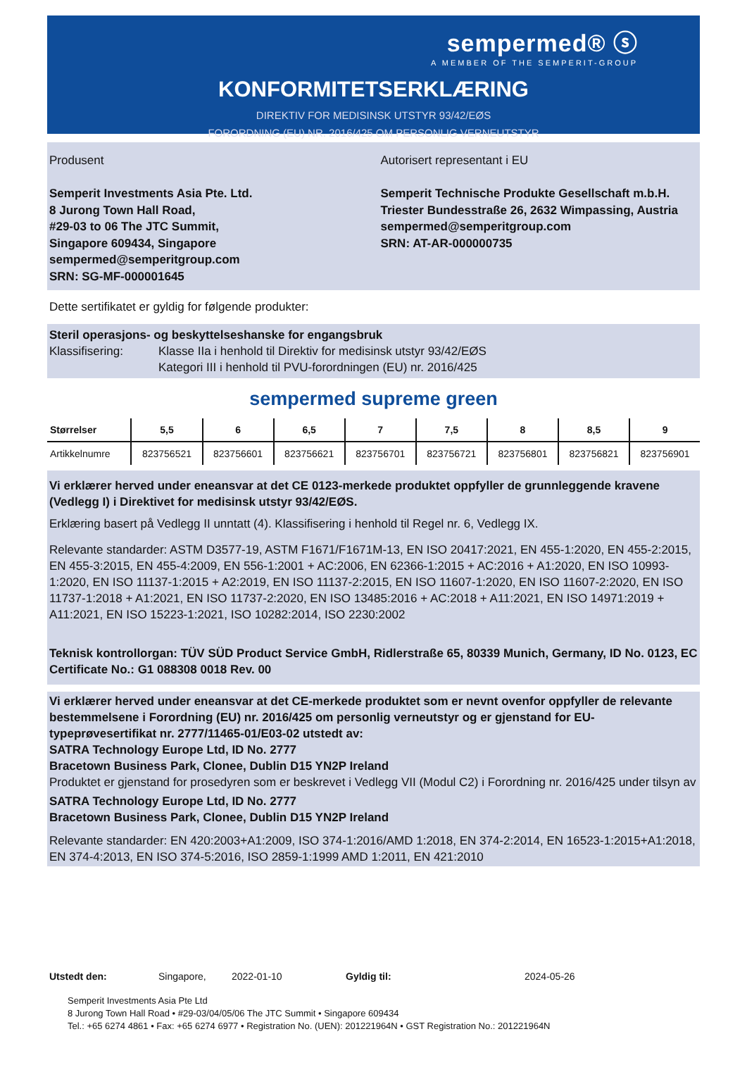sempermed® ⓢ
A MEMBER OF THE SEMPERIT-GROUP
KONFORMITETSERKLÆRING
DIREKTIV FOR MEDISINSK UTSTYR 93/42/EØS
FORORDNING (EU) NR. 2016/425 OM PERSONLIG VERNEUTSTYR
Produsent
Semperit Investments Asia Pte. Ltd.
8 Jurong Town Hall Road,
#29-03 to 06 The JTC Summit,
Singapore 609434, Singapore
sempermed@semperitgroup.com
SRN: SG-MF-000001645
Autorisert representant i EU
Semperit Technische Produkte Gesellschaft m.b.H.
Triester Bundesstraße 26, 2632 Wimpassing, Austria
sempermed@semperitgroup.com
SRN: AT-AR-000000735
Dette sertifikatet er gyldig for følgende produkter:
Steril operasjons- og beskyttelseshanske for engangsbruk
Klassifisering: Klasse IIa i henhold til Direktiv for medisinsk utstyr 93/42/EØS
Kategori III i henhold til PVU-forordningen (EU) nr. 2016/425
sempermed supreme green
| Størrelser | 5,5 | 6 | 6,5 | 7 | 7,5 | 8 | 8,5 | 9 |
| --- | --- | --- | --- | --- | --- | --- | --- | --- |
| Artikkelnumre | 823756521 | 823756601 | 823756621 | 823756701 | 823756721 | 823756801 | 823756821 | 823756901 |
Vi erklærer herved under eneansvar at det CE 0123-merkede produktet oppfyller de grunnleggende kravene (Vedlegg I) i Direktivet for medisinsk utstyr 93/42/EØS.
Erklæring basert på Vedlegg II unntatt (4). Klassifisering i henhold til Regel nr. 6, Vedlegg IX.
Relevante standarder: ASTM D3577-19, ASTM F1671/F1671M-13, EN ISO 20417:2021, EN 455-1:2020, EN 455-2:2015, EN 455-3:2015, EN 455-4:2009, EN 556-1:2001 + AC:2006, EN 62366-1:2015 + AC:2016 + A1:2020, EN ISO 10993-1:2020, EN ISO 11137-1:2015 + A2:2019, EN ISO 11137-2:2015, EN ISO 11607-1:2020, EN ISO 11607-2:2020, EN ISO 11737-1:2018 + A1:2021, EN ISO 11737-2:2020, EN ISO 13485:2016 + AC:2018 + A11:2021, EN ISO 14971:2019 + A11:2021, EN ISO 15223-1:2021, ISO 10282:2014, ISO 2230:2002
Teknisk kontrollorgan: TÜV SÜD Product Service GmbH, Ridlerstraße 65, 80339 Munich, Germany, ID No. 0123, EC Certificate No.: G1 088308 0018 Rev. 00
Vi erklærer herved under eneansvar at det CE-merkede produktet som er nevnt ovenfor oppfyller de relevante bestemmelsene i Forordning (EU) nr. 2016/425 om personlig verneutstyr og er gjenstand for EU-typeprøvesertifikat nr. 2777/11465-01/E03-02 utstedt av:
SATRA Technology Europe Ltd, ID No. 2777
Bracetown Business Park, Clonee, Dublin D15 YN2P Ireland
Produktet er gjenstand for prosedyren som er beskrevet i Vedlegg VII (Modul C2) i Forordning nr. 2016/425 under tilsyn av
SATRA Technology Europe Ltd, ID No. 2777
Bracetown Business Park, Clonee, Dublin D15 YN2P Ireland
Relevante standarder: EN 420:2003+A1:2009, ISO 374-1:2016/AMD 1:2018, EN 374-2:2014, EN 16523-1:2015+A1:2018, EN 374-4:2013, EN ISO 374-5:2016, ISO 2859-1:1999 AMD 1:2011, EN 421:2010
Utstedt den: Singapore, 2022-01-10 Gyldig til: 2024-05-26
Semperit Investments Asia Pte Ltd
8 Jurong Town Hall Road • #29-03/04/05/06 The JTC Summit • Singapore 609434
Tel.: +65 6274 4861 • Fax: +65 6274 6977 • Registration No. (UEN): 201221964N • GST Registration No.: 201221964N